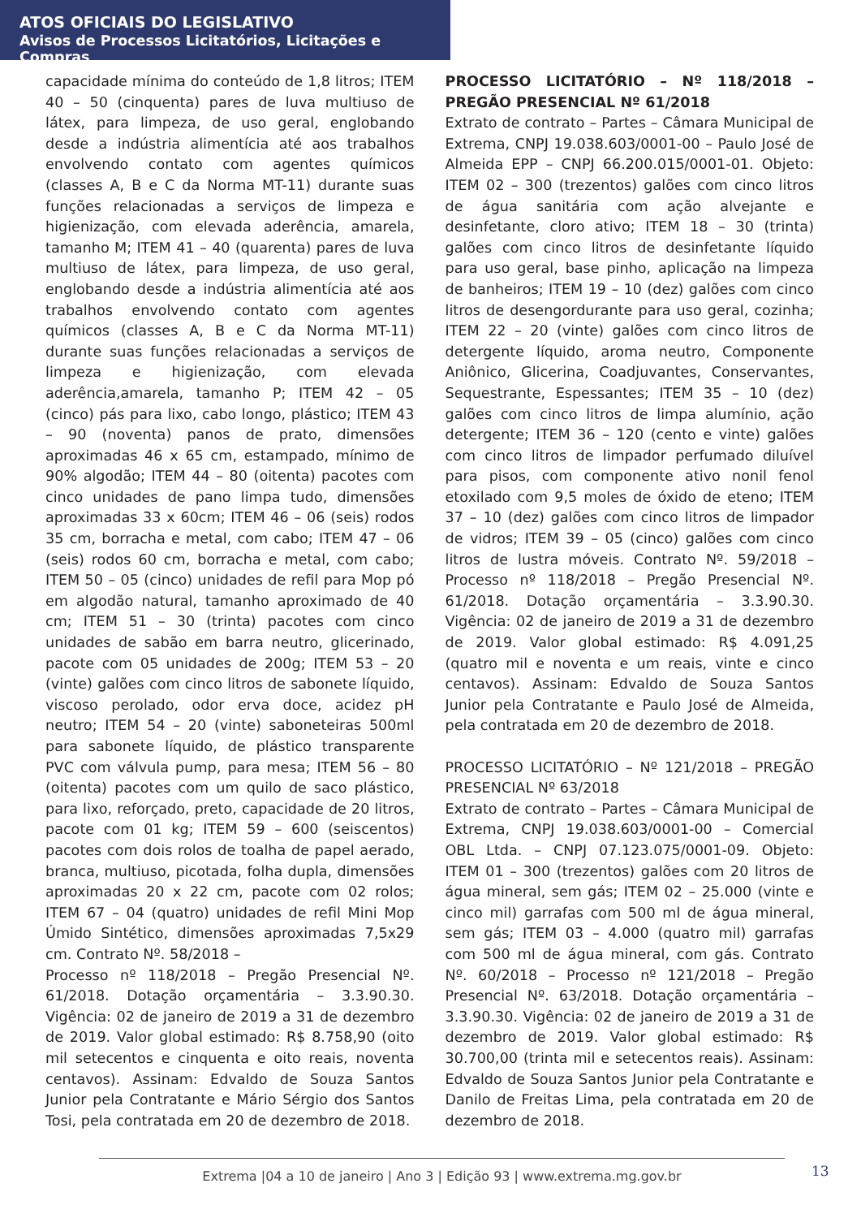ATOS OFICIAIS DO LEGISLATIVO
Avisos de Processos Licitatórios, Licitações e Compras
capacidade mínima do conteúdo de 1,8 litros; ITEM 40 – 50 (cinquenta) pares de luva multiuso de látex, para limpeza, de uso geral, englobando desde a indústria alimentícia até aos trabalhos envolvendo contato com agentes químicos (classes A, B e C da Norma MT-11) durante suas funções relacionadas a serviços de limpeza e higienização, com elevada aderência, amarela, tamanho M; ITEM 41 – 40 (quarenta) pares de luva multiuso de látex, para limpeza, de uso geral, englobando desde a indústria alimentícia até aos trabalhos envolvendo contato com agentes químicos (classes A, B e C da Norma MT-11) durante suas funções relacionadas a serviços de limpeza e higienização, com elevada aderência,amarela, tamanho P; ITEM 42 – 05 (cinco) pás para lixo, cabo longo, plástico; ITEM 43 – 90 (noventa) panos de prato, dimensões aproximadas 46 x 65 cm, estampado, mínimo de 90% algodão; ITEM 44 – 80 (oitenta) pacotes com cinco unidades de pano limpa tudo, dimensões aproximadas 33 x 60cm; ITEM 46 – 06 (seis) rodos 35 cm, borracha e metal, com cabo; ITEM 47 – 06 (seis) rodos 60 cm, borracha e metal, com cabo; ITEM 50 – 05 (cinco) unidades de refil para Mop pó em algodão natural, tamanho aproximado de 40 cm; ITEM 51 – 30 (trinta) pacotes com cinco unidades de sabão em barra neutro, glicerinado, pacote com 05 unidades de 200g; ITEM 53 – 20 (vinte) galões com cinco litros de sabonete líquido, viscoso perolado, odor erva doce, acidez pH neutro; ITEM 54 – 20 (vinte) saboneteiras 500ml para sabonete líquido, de plástico transparente PVC com válvula pump, para mesa; ITEM 56 – 80 (oitenta) pacotes com um quilo de saco plástico, para lixo, reforçado, preto, capacidade de 20 litros, pacote com 01 kg; ITEM 59 – 600 (seiscentos) pacotes com dois rolos de toalha de papel aerado, branca, multiuso, picotada, folha dupla, dimensões aproximadas 20 x 22 cm, pacote com 02 rolos; ITEM 67 – 04 (quatro) unidades de refil Mini Mop Úmido Sintético, dimensões aproximadas 7,5x29 cm. Contrato Nº. 58/2018 –
Processo nº 118/2018 – Pregão Presencial Nº. 61/2018. Dotação orçamentária – 3.3.90.30. Vigência: 02 de janeiro de 2019 a 31 de dezembro de 2019. Valor global estimado: R$ 8.758,90 (oito mil setecentos e cinquenta e oito reais, noventa centavos). Assinam: Edvaldo de Souza Santos Junior pela Contratante e Mário Sérgio dos Santos Tosi, pela contratada em 20 de dezembro de 2018.
PROCESSO LICITATÓRIO – Nº 118/2018 – PREGÃO PRESENCIAL Nº 61/2018
Extrato de contrato – Partes – Câmara Municipal de Extrema, CNPJ 19.038.603/0001-00 – Paulo José de Almeida EPP – CNPJ 66.200.015/0001-01. Objeto: ITEM 02 – 300 (trezentos) galões com cinco litros de água sanitária com ação alvejante e desinfetante, cloro ativo; ITEM 18 – 30 (trinta) galões com cinco litros de desinfetante líquido para uso geral, base pinho, aplicação na limpeza de banheiros; ITEM 19 – 10 (dez) galões com cinco litros de desengordurante para uso geral, cozinha; ITEM 22 – 20 (vinte) galões com cinco litros de detergente líquido, aroma neutro, Componente Aniônico, Glicerina, Coadjuvantes, Conservantes, Sequestrante, Espessantes; ITEM 35 – 10 (dez) galões com cinco litros de limpa alumínio, ação detergente; ITEM 36 – 120 (cento e vinte) galões com cinco litros de limpador perfumado diluível para pisos, com componente ativo nonil fenol etoxilado com 9,5 moles de óxido de eteno; ITEM 37 – 10 (dez) galões com cinco litros de limpador de vidros; ITEM 39 – 05 (cinco) galões com cinco litros de lustra móveis. Contrato Nº. 59/2018 – Processo nº 118/2018 – Pregão Presencial Nº. 61/2018. Dotação orçamentária – 3.3.90.30. Vigência: 02 de janeiro de 2019 a 31 de dezembro de 2019. Valor global estimado: R$ 4.091,25 (quatro mil e noventa e um reais, vinte e cinco centavos). Assinam: Edvaldo de Souza Santos Junior pela Contratante e Paulo José de Almeida, pela contratada em 20 de dezembro de 2018.
PROCESSO LICITATÓRIO – Nº 121/2018 – PREGÃO PRESENCIAL Nº 63/2018
Extrato de contrato – Partes – Câmara Municipal de Extrema, CNPJ 19.038.603/0001-00 – Comercial OBL Ltda. – CNPJ 07.123.075/0001-09. Objeto: ITEM 01 – 300 (trezentos) galões com 20 litros de água mineral, sem gás; ITEM 02 – 25.000 (vinte e cinco mil) garrafas com 500 ml de água mineral, sem gás; ITEM 03 – 4.000 (quatro mil) garrafas com 500 ml de água mineral, com gás. Contrato Nº. 60/2018 – Processo nº 121/2018 – Pregão Presencial Nº. 63/2018. Dotação orçamentária – 3.3.90.30. Vigência: 02 de janeiro de 2019 a 31 de dezembro de 2019. Valor global estimado: R$ 30.700,00 (trinta mil e setecentos reais). Assinam: Edvaldo de Souza Santos Junior pela Contratante e Danilo de Freitas Lima, pela contratada em 20 de dezembro de 2018.
Extrema |04 a 10 de janeiro | Ano 3 | Edição 93 | www.extrema.mg.gov.br 13